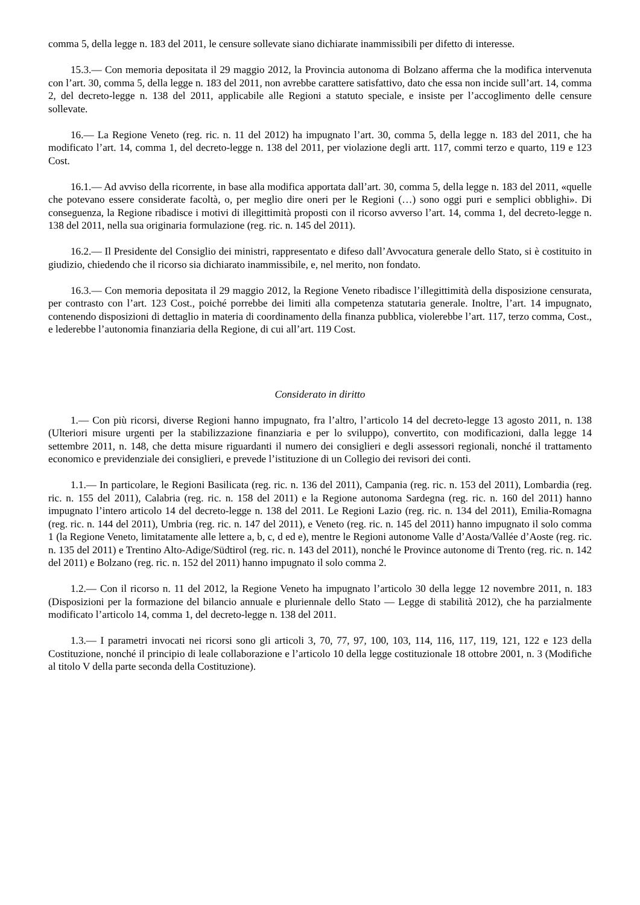comma 5, della legge n. 183 del 2011, le censure sollevate siano dichiarate inammissibili per difetto di interesse.
15.3.— Con memoria depositata il 29 maggio 2012, la Provincia autonoma di Bolzano afferma che la modifica intervenuta con l’art. 30, comma 5, della legge n. 183 del 2011, non avrebbe carattere satisfattivo, dato che essa non incide sull’art. 14, comma 2, del decreto-legge n. 138 del 2011, applicabile alle Regioni a statuto speciale, e insiste per l’accoglimento delle censure sollevate.
16.— La Regione Veneto (reg. ric. n. 11 del 2012) ha impugnato l’art. 30, comma 5, della legge n. 183 del 2011, che ha modificato l’art. 14, comma 1, del decreto-legge n. 138 del 2011, per violazione degli artt. 117, commi terzo e quarto, 119 e 123 Cost.
16.1.— Ad avviso della ricorrente, in base alla modifica apportata dall’art. 30, comma 5, della legge n. 183 del 2011, «quelle che potevano essere considerate facoltà, o, per meglio dire oneri per le Regioni (…) sono oggi puri e semplici obblighi». Di conseguenza, la Regione ribadisce i motivi di illegittimità proposti con il ricorso avverso l’art. 14, comma 1, del decreto-legge n. 138 del 2011, nella sua originaria formulazione (reg. ric. n. 145 del 2011).
16.2.— Il Presidente del Consiglio dei ministri, rappresentato e difeso dall’Avvocatura generale dello Stato, si è costituito in giudizio, chiedendo che il ricorso sia dichiarato inammissibile, e, nel merito, non fondato.
16.3.— Con memoria depositata il 29 maggio 2012, la Regione Veneto ribadisce l’illegittimità della disposizione censurata, per contrasto con l’art. 123 Cost., poiché porrebbe dei limiti alla competenza statutaria generale. Inoltre, l’art. 14 impugnato, contenendo disposizioni di dettaglio in materia di coordinamento della finanza pubblica, violerebbe l’art. 117, terzo comma, Cost., e lederebbe l’autonomia finanziaria della Regione, di cui all’art. 119 Cost.
Considerato in diritto
1.— Con più ricorsi, diverse Regioni hanno impugnato, fra l’altro, l’articolo 14 del decreto-legge 13 agosto 2011, n. 138 (Ulteriori misure urgenti per la stabilizzazione finanziaria e per lo sviluppo), convertito, con modificazioni, dalla legge 14 settembre 2011, n. 148, che detta misure riguardanti il numero dei consiglieri e degli assessori regionali, nonché il trattamento economico e previdenziale dei consiglieri, e prevede l’istituzione di un Collegio dei revisori dei conti.
1.1.— In particolare, le Regioni Basilicata (reg. ric. n. 136 del 2011), Campania (reg. ric. n. 153 del 2011), Lombardia (reg. ric. n. 155 del 2011), Calabria (reg. ric. n. 158 del 2011) e la Regione autonoma Sardegna (reg. ric. n. 160 del 2011) hanno impugnato l’intero articolo 14 del decreto-legge n. 138 del 2011. Le Regioni Lazio (reg. ric. n. 134 del 2011), Emilia-Romagna (reg. ric. n. 144 del 2011), Umbria (reg. ric. n. 147 del 2011), e Veneto (reg. ric. n. 145 del 2011) hanno impugnato il solo comma 1 (la Regione Veneto, limitatamente alle lettere a, b, c, d ed e), mentre le Regioni autonome Valle d’Aosta/Vallée d’Aoste (reg. ric. n. 135 del 2011) e Trentino Alto-Adige/Südtirol (reg. ric. n. 143 del 2011), nonché le Province autonome di Trento (reg. ric. n. 142 del 2011) e Bolzano (reg. ric. n. 152 del 2011) hanno impugnato il solo comma 2.
1.2.— Con il ricorso n. 11 del 2012, la Regione Veneto ha impugnato l’articolo 30 della legge 12 novembre 2011, n. 183 (Disposizioni per la formazione del bilancio annuale e pluriennale dello Stato — Legge di stabilità 2012), che ha parzialmente modificato l’articolo 14, comma 1, del decreto-legge n. 138 del 2011.
1.3.— I parametri invocati nei ricorsi sono gli articoli 3, 70, 77, 97, 100, 103, 114, 116, 117, 119, 121, 122 e 123 della Costituzione, nonché il principio di leale collaborazione e l’articolo 10 della legge costituzionale 18 ottobre 2001, n. 3 (Modifiche al titolo V della parte seconda della Costituzione).